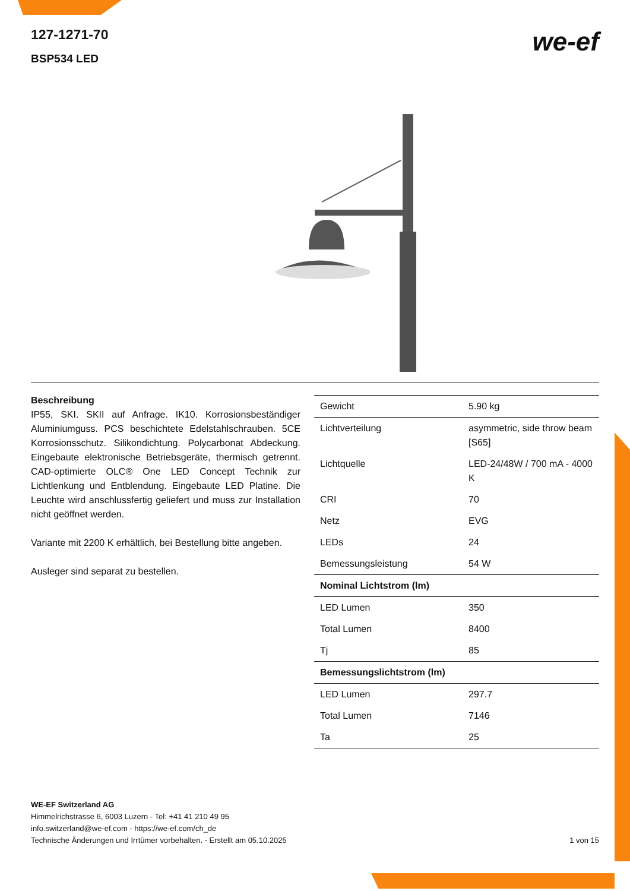127-1271-70
BSP534 LED
we-ef
Beschreibung
IP55, SKI. SKII auf Anfrage. IK10. Korrosionsbeständiger Aluminiumguss. PCS beschichtete Edelstahlschrauben. 5CE Korrosionsschutz. Silikondichtung. Polycarbonat Abdeckung. Eingebaute elektronische Betriebsgeräte, thermisch getrennt. CAD-optimierte OLC® One LED Concept Technik zur Lichtlenkung und Entblendung. Eingebaute LED Platine. Die Leuchte wird anschlussfertig geliefert und muss zur Installation nicht geöffnet werden.
Variante mit 2200 K erhältlich, bei Bestellung bitte angeben.
Ausleger sind separat zu bestellen.
| Gewicht | 5.90 kg |
| Lichtverteilung | asymmetric, side throw beam [S65] |
| Lichtquelle | LED-24/48W / 700 mA - 4000 K |
| CRI | 70 |
| Netz | EVG |
| LEDs | 24 |
| Bemessungsleistung | 54 W |
| Nominal Lichtstrom (lm) | |
| LED Lumen | 350 |
| Total Lumen | 8400 |
| Tj | 85 |
| Bemessungslichtstrom (lm) | |
| LED Lumen | 297.7 |
| Total Lumen | 7146 |
| Ta | 25 |
WE-EF Switzerland AG
Himmelrichstrasse 6, 6003 Luzern - Tel: +41 41 210 49 95
info.switzerland@we-ef.com - https://we-ef.com/ch_de
Technische Änderungen und Irrtümer vorbehalten. - Erstellt am 05.10.2025 1 von 15